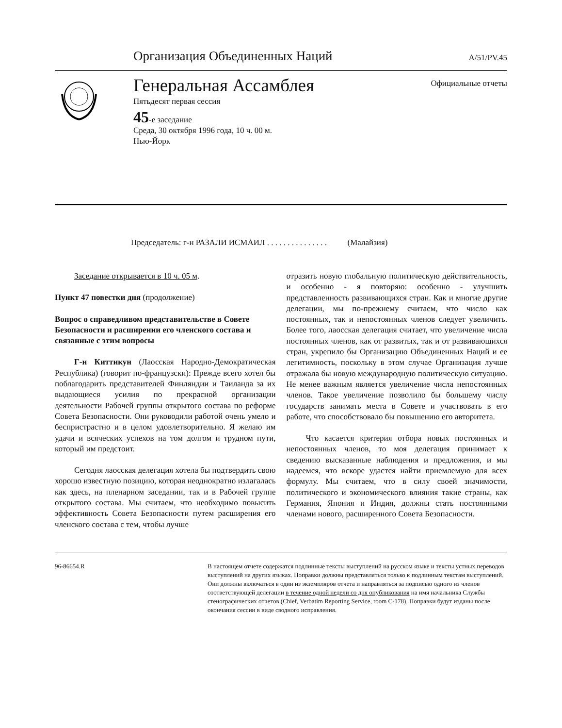Организация Объединенных Наций A/51/PV.45
Генеральная Ассамблея
Пятьдесят первая сессия
45-е заседание
Среда, 30 октября 1996 года, 10 ч. 00 м.
Нью-Йорк
Официальные отчеты
Председатель: г-н РАЗАЛИ ИСМАИЛ . . . . . . . . . . . . . . . (Малайзия)
Заседание открывается в 10 ч. 05 м.
Пункт 47 повестки дня (продолжение)
Вопрос о справедливом представительстве в Совете Безопасности и расширении его членского состава и связанные с этим вопросы
Г-н Киттикун (Лаосская Народно-Демократическая Республика) (говорит по-французски): Прежде всего хотел бы поблагодарить представителей Финляндии и Таиланда за их выдающиеся усилия по прекрасной организации деятельности Рабочей группы открытого состава по реформе Совета Безопасности. Они руководили работой очень умело и беспристрастно и в целом удовлетворительно. Я желаю им удачи и всяческих успехов на том долгом и трудном пути, который им предстоит.
Сегодня лаосская делегация хотела бы подтвердить свою хорошо известную позицию, которая неоднократно излагалась как здесь, на пленарном заседании, так и в Рабочей группе открытого состава. Мы считаем, что необходимо повысить эффективность Совета Безопасности путем расширения его членского состава с тем, чтобы лучше
отразить новую глобальную политическую действительность, и особенно - я повторяю: особенно - улучшить представленность развивающихся стран. Как и многие другие делегации, мы по-прежнему считаем, что число как постоянных, так и непостоянных членов следует увеличить. Более того, лаосская делегация считает, что увеличение числа постоянных членов, как от развитых, так и от развивающихся стран, укрепило бы Организацию Объединенных Наций и ее легитимность, поскольку в этом случае Организация лучше отражала бы новую международную политическую ситуацию. Не менее важным является увеличение числа непостоянных членов. Такое увеличение позволило бы большему числу государств занимать места в Совете и участвовать в его работе, что способствовало бы повышению его авторитета.
Что касается критерия отбора новых постоянных и непостоянных членов, то моя делегация принимает к сведению высказанные наблюдения и предложения, и мы надеемся, что вскоре удастся найти приемлемую для всех формулу. Мы считаем, что в силу своей значимости, политического и экономического влияния такие страны, как Германия, Япония и Индия, должны стать постоянными членами нового, расширенного Совета Безопасности.
96-86654.R В настоящем отчете содержатся подлинные тексты выступлений на русском языке и тексты устных переводов выступлений на других языках. Поправки должны представляться только к подлинным текстам выступлений. Они должны включаться в один из экземпляров отчета и направляться за подписью одного из членов соответствующей делегации в течение одной недели со дня опубликования на имя начальника Службы стенографических отчетов (Chief, Verbatim Reporting Service, room C-178). Поправки будут изданы после окончания сессии в виде сводного исправления.